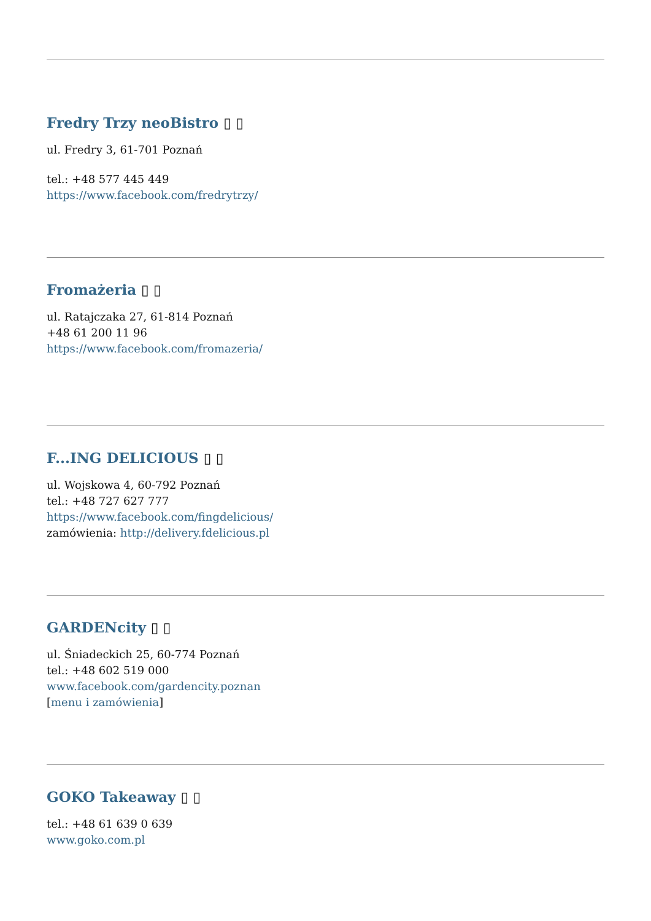Fredry Trzy neoBistro ▯ ▯
ul. Fredry 3, 61-701 Poznań
tel.: +48 577 445 449
https://www.facebook.com/fredrytrzy/
Fromażeria ▯ ▯
ul. Ratajczaka 27, 61-814 Poznań
+48 61 200 11 96
https://www.facebook.com/fromazeria/
F...ING DELICIOUS ▯ ▯
ul. Wojskowa 4, 60-792 Poznań
tel.: +48 727 627 777
https://www.facebook.com/fingdelicious/
zamówienia: http://delivery.fdelicious.pl
GARDENcity ▯ ▯
ul. Śniadeckich 25, 60-774 Poznań
tel.: +48 602 519 000
www.facebook.com/gardencity.poznan
[menu i zamówienia]
GOKO Takeaway ▯ ▯
tel.: +48 61 639 0 639
www.goko.com.pl